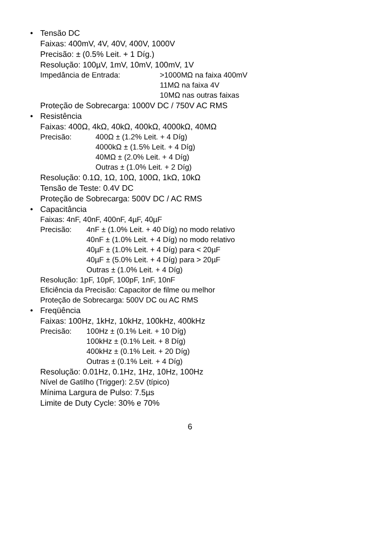• Tensão DC
Faixas: 400mV, 4V, 40V, 400V, 1000V
Precisão: ± (0.5% Leit. + 1 Díg.)
Resolução: 100µV, 1mV, 10mV, 100mV, 1V
Impedância de Entrada: >1000MΩ na faixa 400mV
11MΩ na faixa 4V
10MΩ nas outras faixas
Proteção de Sobrecarga: 1000V DC / 750V AC RMS
• Resistência
Faixas: 400Ω, 4kΩ, 40kΩ, 400kΩ, 4000kΩ, 40MΩ
Precisão: 400Ω ± (1.2% Leit. + 4 Díg)
4000kΩ ± (1.5% Leit. + 4 Díg)
40MΩ ± (2.0% Leit. + 4 Díg)
Outras ± (1.0% Leit. + 2 Díg)
Resolução: 0.1Ω, 1Ω, 10Ω, 100Ω, 1kΩ, 10kΩ
Tensão de Teste: 0.4V DC
Proteção de Sobrecarga: 500V DC / AC RMS
• Capacitância
Faixas: 4nF, 40nF, 400nF, 4µF, 40µF
Precisão: 4nF ± (1.0% Leit. + 40 Díg) no modo relativo
40nF ± (1.0% Leit. + 4 Díg) no modo relativo
40µF ± (1.0% Leit. + 4 Díg) para < 20µF
40µF ± (5.0% Leit. + 4 Díg) para > 20µF
Outras ± (1.0% Leit. + 4 Díg)
Resolução: 1pF, 10pF, 100pF, 1nF, 10nF
Eficiência da Precisão: Capacitor de filme ou melhor
Proteção de Sobrecarga: 500V DC ou AC RMS
• Freqüência
Faixas: 100Hz, 1kHz, 10kHz, 100kHz, 400kHz
Precisão: 100Hz ± (0.1% Leit. + 10 Díg)
100kHz ± (0.1% Leit. + 8 Díg)
400kHz ± (0.1% Leit. + 20 Díg)
Outras ± (0.1% Leit. + 4 Díg)
Resolução: 0.01Hz, 0.1Hz, 1Hz, 10Hz, 100Hz
Nível de Gatilho (Trigger): 2.5V (típico)
Mínima Largura de Pulso: 7.5µs
Limite de Duty Cycle: 30% e 70%
6